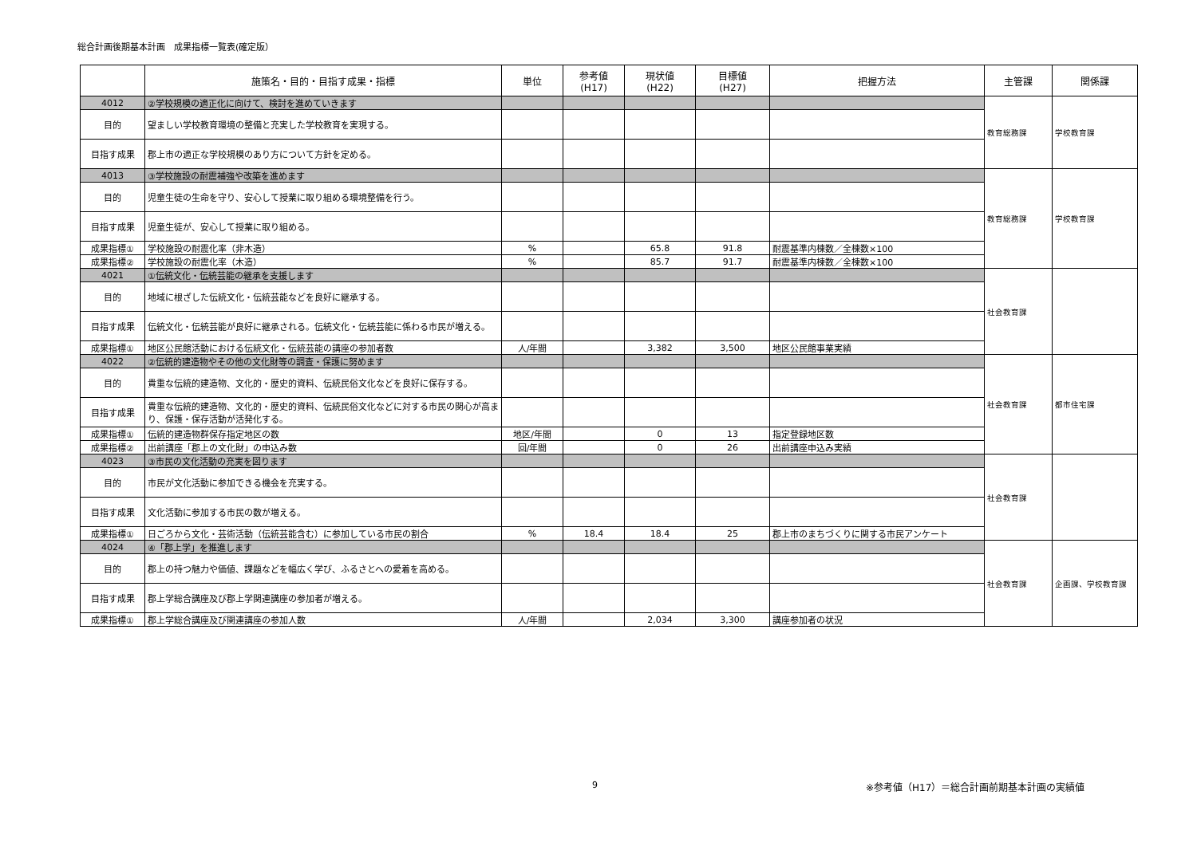総合計画後期基本計画　成果指標一覧表(確定版）
| | 施策名・目的・目指す成果・指標 | 単位 | 参考値 (H17) | 現状値 (H22) | 目標値 (H27) | 把握方法 | 主管課 | 関係課 |
| --- | --- | --- | --- | --- | --- | --- | --- | --- |
| 4012 | ②学校規模の適正化に向けて、検討を進めていきます | | | | | | 教育総務課 | 学校教育課 |
| 目的 | 望ましい学校教育環境の整備と充実した学校教育を実現する。 | | | | | | | |
| 目指す成果 | 郡上市の適正な学校規模のあり方について方針を定める。 | | | | | | | |
| 4013 | ③学校施設の耐震補強や改築を進めます | | | | | | 教育総務課 | 学校教育課 |
| 目的 | 児童生徒の生命を守り、安心して授業に取り組める環境整備を行う。 | | | | | | | |
| 目指す成果 | 児童生徒が、安心して授業に取り組める。 | | | | | | | |
| 成果指標① | 学校施設の耐震化率（非木造） | % | | 65.8 | 91.8 | 耐震基準内棟数／全棟数×100 | | |
| 成果指標② | 学校施設の耐震化率（木造） | % | | 85.7 | 91.7 | 耐震基準内棟数／全棟数×100 | | |
| 4021 | ①伝統文化・伝統芸能の継承を支援します | | | | | | 社会教育課 | |
| 目的 | 地域に根ざした伝統文化・伝統芸能などを良好に継承する。 | | | | | | | |
| 目指す成果 | 伝統文化・伝統芸能が良好に継承される。伝統文化・伝統芸能に係わる市民が増える。 | | | | | | | |
| 成果指標① | 地区公民館活動における伝統文化・伝統芸能の講座の参加者数 | 人/年間 | | 3,382 | 3,500 | 地区公民館事業実績 | | |
| 4022 | ②伝統的建造物やその他の文化財等の調査・保護に努めます | | | | | | 社会教育課 | 都市住宅課 |
| 目的 | 貴重な伝統的建造物、文化的・歴史的資料、伝統民俗文化などを良好に保存する。 | | | | | | | |
| 目指す成果 | 貴重な伝統的建造物、文化的・歴史的資料、伝統民俗文化などに対する市民の関心が高まり、保護・保存活動が活発化する。 | | | | | | | |
| 成果指標① | 伝統的建造物群保存指定地区の数 | 地区/年間 | | 0 | 13 | 指定登録地区数 | | |
| 成果指標② | 出前講座「郡上の文化財」の申込み数 | 回/年間 | | 0 | 26 | 出前講座申込み実績 | | |
| 4023 | ③市民の文化活動の充実を図ります | | | | | | 社会教育課 | |
| 目的 | 市民が文化活動に参加できる機会を充実する。 | | | | | | | |
| 目指す成果 | 文化活動に参加する市民の数が増える。 | | | | | | | |
| 成果指標① | 日ごろから文化・芸術活動（伝統芸能含む）に参加している市民の割合 | % | 18.4 | 18.4 | 25 | 郡上市のまちづくりに関する市民アンケート | | |
| 4024 | ④「郡上学」を推進します | | | | | | 社会教育課 | 企画課、学校教育課 |
| 目的 | 郡上の持つ魅力や価値、課題などを幅広く学び、ふるさとへの愛着を高める。 | | | | | | | |
| 目指す成果 | 郡上学総合講座及び郡上学関連講座の参加者が増える。 | | | | | | | |
| 成果指標① | 郡上学総合講座及び関連講座の参加人数 | 人/年間 | | 2,034 | 3,300 | 講座参加者の状況 | | |
9
※参考値（H17）＝総合計画前期基本計画の実績値